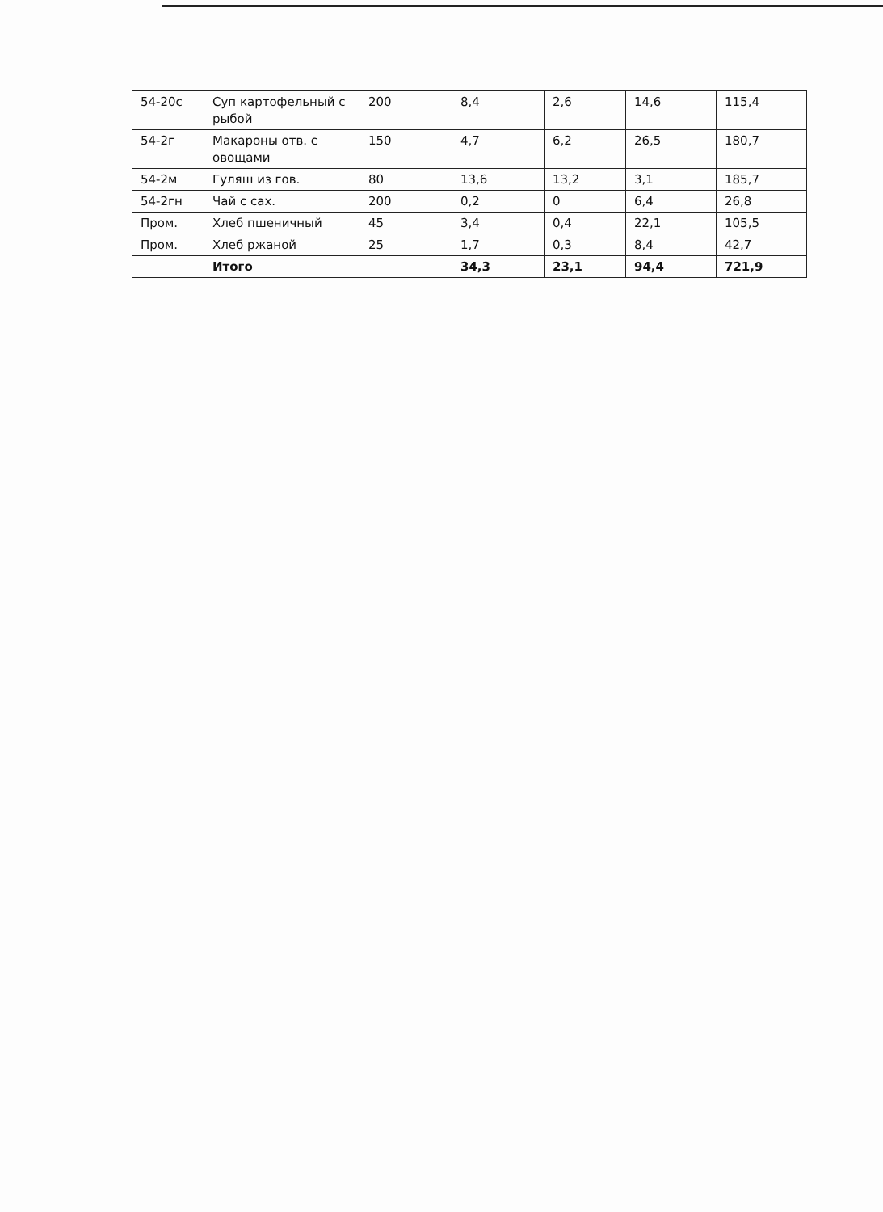| 54-20с | Суп картофельный с рыбой | 200 | 8,4 | 2,6 | 14,6 | 115,4 |
| 54-2г | Макароны отв. с овощами | 150 | 4,7 | 6,2 | 26,5 | 180,7 |
| 54-2м | Гуляш из гов. | 80 | 13,6 | 13,2 | 3,1 | 185,7 |
| 54-2гн | Чай с сах. | 200 | 0,2 | 0 | 6,4 | 26,8 |
| Пром. | Хлеб пшеничный | 45 | 3,4 | 0,4 | 22,1 | 105,5 |
| Пром. | Хлеб ржаной | 25 | 1,7 | 0,3 | 8,4 | 42,7 |
| | Итого | | 34,3 | 23,1 | 94,4 | 721,9 |